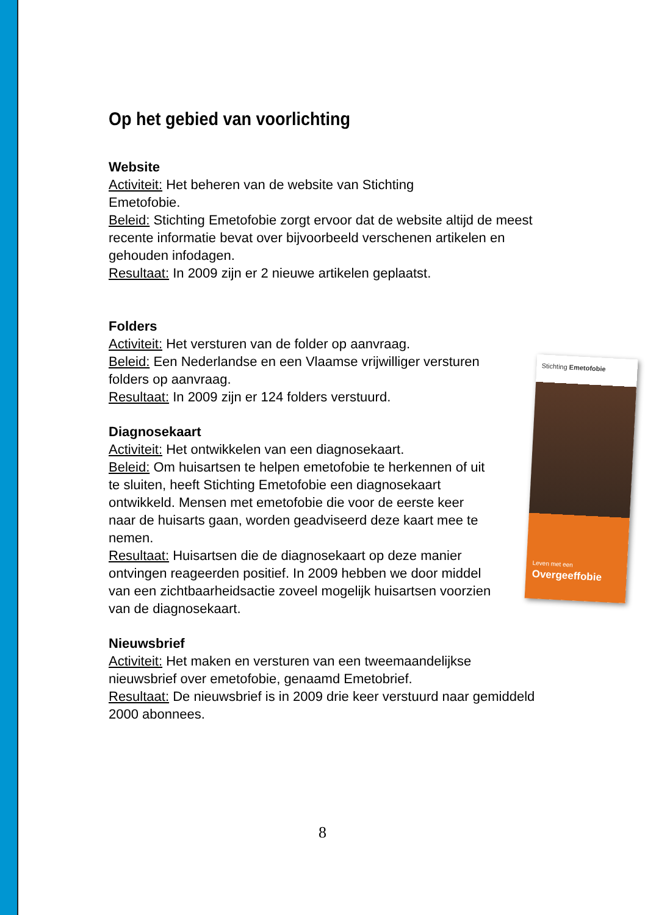Op het gebied van voorlichting
Website
Activiteit: Het beheren van de website van Stichting
Emetofobie.
Beleid: Stichting Emetofobie zorgt ervoor dat de website altijd de meest recente informatie bevat over bijvoorbeeld verschenen artikelen en gehouden infodagen.
Resultaat: In 2009 zijn er 2 nieuwe artikelen geplaatst.
Folders
Activiteit: Het versturen van de folder op aanvraag.
Beleid: Een Nederlandse en een Vlaamse vrijwilliger versturen folders op aanvraag.
Resultaat: In 2009 zijn er 124 folders verstuurd.
Diagnosekaart
Activiteit: Het ontwikkelen van een diagnosekaart.
Beleid: Om huisartsen te helpen emetofobie te herkennen of uit te sluiten, heeft Stichting Emetofobie een diagnosekaart ontwikkeld. Mensen met emetofobie die voor de eerste keer naar de huisarts gaan, worden geadviseerd deze kaart mee te nemen.
Resultaat: Huisartsen die de diagnosekaart op deze manier ontvingen reageerden positief. In 2009 hebben we door middel van een zichtbaarheidsactie zoveel mogelijk huisartsen voorzien van de diagnosekaart.
Nieuwsbrief
Activiteit: Het maken en versturen van een tweemaandelijkse nieuwsbrief over emetofobie, genaamd Emetobrief.
Resultaat: De nieuwsbrief is in 2009 drie keer verstuurd naar gemiddeld 2000 abonnees.
Stichting Emetofobie
Leven met een
Overgeeffobie
8